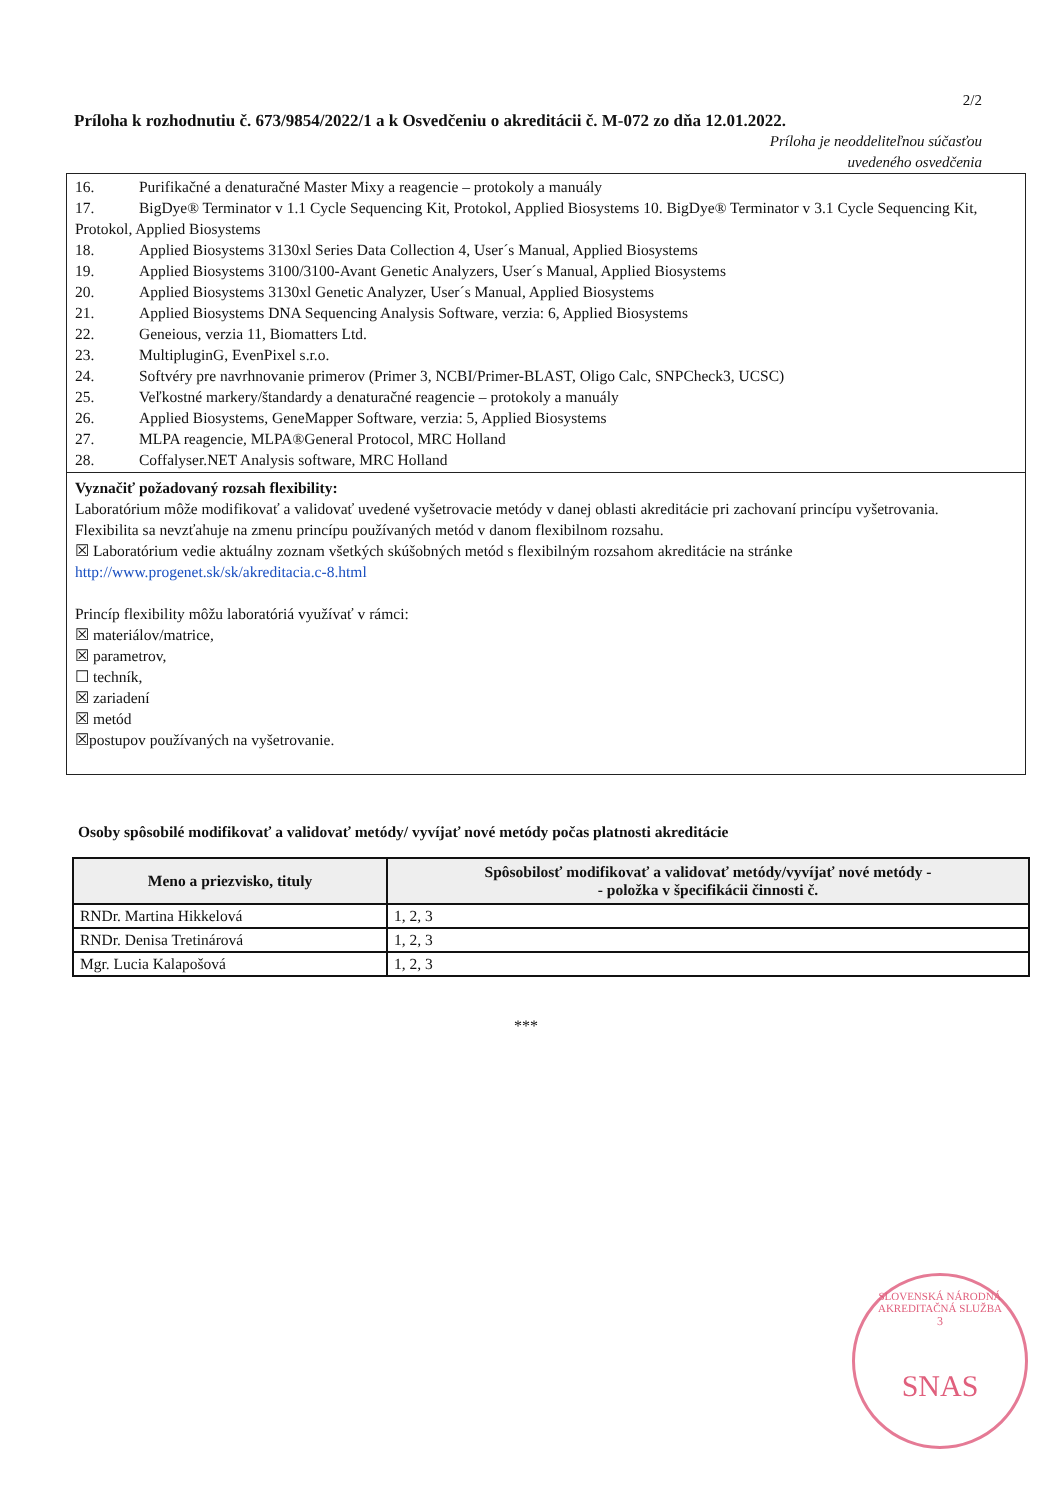2/2
Príloha k rozhodnutiu č. 673/9854/2022/1 a k Osvedčeniu o akreditácii č. M-072 zo dňa 12.01.2022.
Príloha je neoddeliteľnou súčasťou
uvedeného osvedčenia
16. Purifikačné a denaturačné Master Mixy a reagencie – protokoly a manuály
17. BigDye® Terminator v 1.1 Cycle Sequencing Kit, Protokol, Applied Biosystems 10. BigDye® Terminator v 3.1 Cycle Sequencing Kit, Protokol, Applied Biosystems
18. Applied Biosystems 3130xl Series Data Collection 4, User´s Manual, Applied Biosystems
19. Applied Biosystems 3100/3100-Avant Genetic Analyzers, User´s Manual, Applied Biosystems
20. Applied Biosystems 3130xl Genetic Analyzer, User´s Manual, Applied Biosystems
21. Applied Biosystems DNA Sequencing Analysis Software, verzia: 6, Applied Biosystems
22. Geneious, verzia 11, Biomatters Ltd.
23. MultipluginG, EvenPixel s.r.o.
24. Softvéry pre navrhnovanie primerov (Primer 3, NCBI/Primer-BLAST, Oligo Calc, SNPCheck3, UCSC)
25. Veľkostné markery/štandardy a denaturačné reagencie – protokoly a manuály
26. Applied Biosystems, GeneMapper Software, verzia: 5, Applied Biosystems
27. MLPA reagencie, MLPA®General Protocol, MRC Holland
28. Coffalyser.NET Analysis software, MRC Holland
Vyznačiť požadovaný rozsah flexibility:
Laboratórium môže modifikovať a validovať uvedené vyšetrovacie metódy v danej oblasti akreditácie pri zachovaní princípu vyšetrovania.
Flexibilita sa nevzťahuje na zmenu princípu používaných metód v danom flexibilnom rozsahu.
☒ Laboratórium vedie aktuálny zoznam všetkých skúšobných metód s flexibilným rozsahom akreditácie na stránke
http://www.progenet.sk/sk/akreditacia.c-8.html
Princíp flexibility môžu laboratóriá využívať v rámci:
☒ materiálov/matrice,
☒ parametrov,
☐ techník,
☒ zariadení
☒ metód
☒postupov používaných na vyšetrovanie.
Osoby spôsobilé modifikovať a validovať metódy/ vyvíjať nové metódy počas platnosti akreditácie
| Meno a priezvisko, tituly | Spôsobilosť modifikovať a validovať metódy/vyvíjať nové metódy - - položka v špecifikácii činnosti č. |
| --- | --- |
| RNDr. Martina Hikkelová | 1, 2, 3 |
| RNDr. Denisa Tretinárová | 1, 2, 3 |
| Mgr. Lucia Kalapošová | 1, 2, 3 |
***
SLOVENSKÁ NÁRODNÁ AKREDITAČNÁ SLUŽBA
3
SNAS